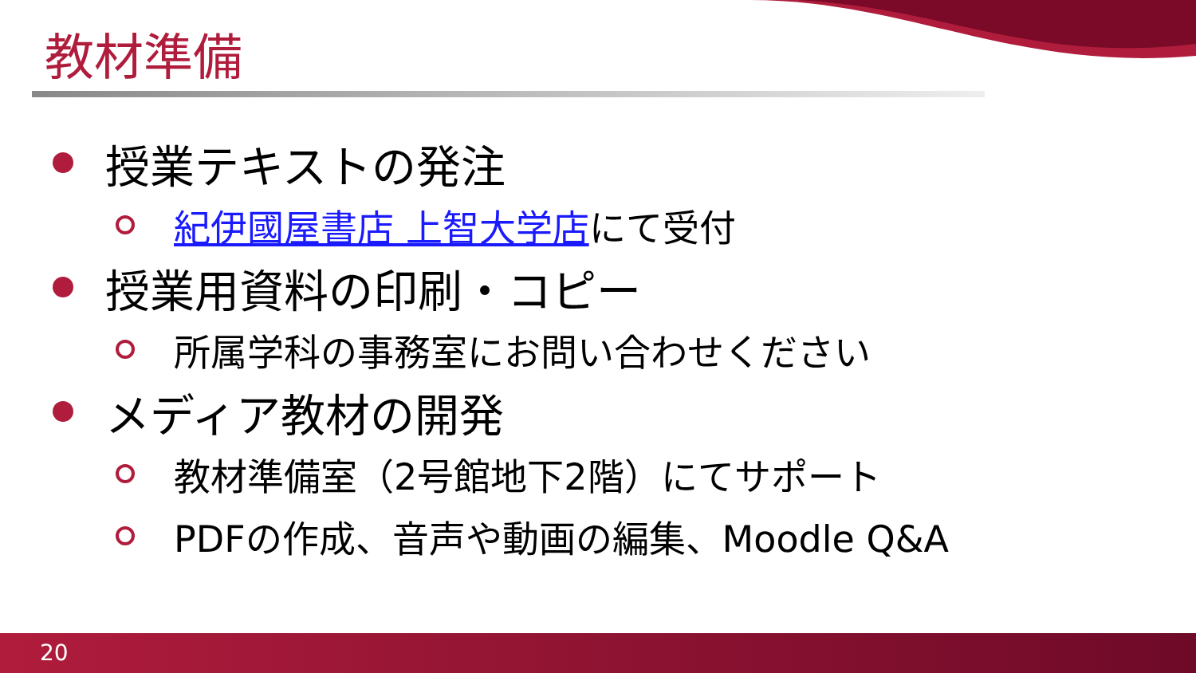教材準備
授業テキストの発注
紀伊國屋書店 上智大学店にて受付
授業用資料の印刷・コピー
所属学科の事務室にお問い合わせください
メディア教材の開発
教材準備室（2号館地下2階）にてサポート
PDFの作成、音声や動画の編集、Moodle Q&A
20